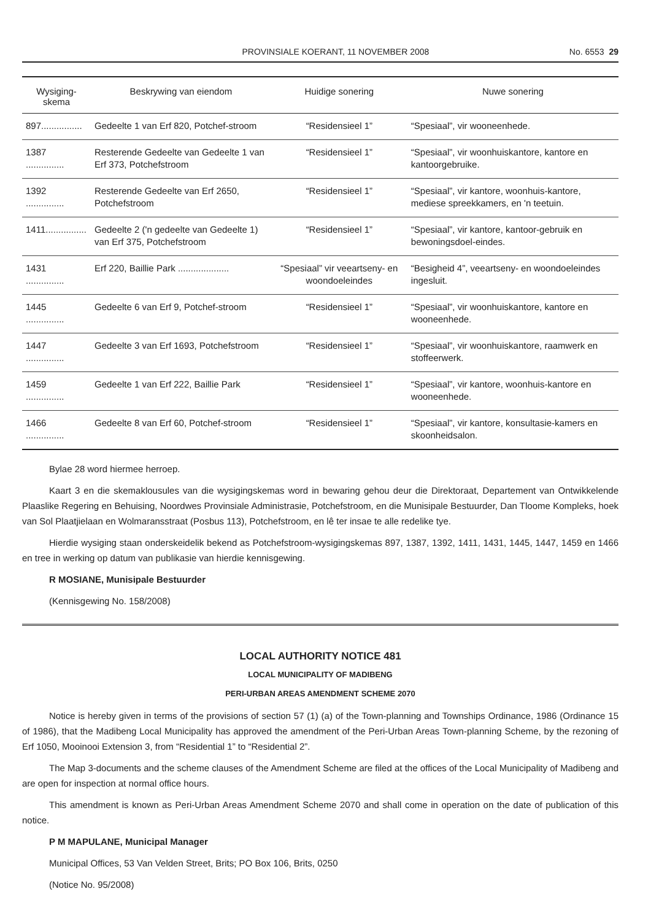PROVINSIALE KOERANT, 11 NOVEMBER 2008 No. 6553 29
| Wysiging- skema | Beskrywing van eiendom | Huidige sonering | Nuwe sonering |
| --- | --- | --- | --- |
| 897................ | Gedeelte 1 van Erf 820, Potchef-stroom | “Residensieel 1” | “Spesiaal”, vir wooneenhede. |
| 1387 ............... | Resterende Gedeelte van Gedeelte 1 van Erf 373, Potchefstroom | “Residensieel 1” | “Spesiaal”, vir woonhuiskantore, kantore en kantoorgebruike. |
| 1392 ............... | Resterende Gedeelte van Erf 2650, Potchefstroom | “Residensieel 1” | “Spesiaal”, vir kantore, woonhuis-kantore, mediese spreekkamers, en 'n teetuin. |
| 1411................ | Gedeelte 2 ('n gedeelte van Gedeelte 1) van Erf 375, Potchefstroom | “Residensieel 1” | “Spesiaal”, vir kantore, kantoor-gebruik en bewoningsdoel-eindes. |
| 1431 ............... | Erf 220, Baillie Park .................... | “Spesiaal” vir veeartseny- en woondoeleindes | “Besigheid 4”, veeartseny- en woondoeleindes ingesluit. |
| 1445 ............... | Gedeelte 6 van Erf 9, Potchef-stroom | “Residensieel 1” | “Spesiaal”, vir woonhuiskantore, kantore en wooneenhede. |
| 1447 ............... | Gedeelte 3 van Erf 1693, Potchefstroom | “Residensieel 1” | “Spesiaal”, vir woonhuiskantore, raamwerk en stoffeerwerk. |
| 1459 ............... | Gedeelte 1 van Erf 222, Baillie Park | “Residensieel 1” | “Spesiaal”, vir kantore, woonhuis-kantore en wooneenhede. |
| 1466 ............... | Gedeelte 8 van Erf 60, Potchef-stroom | “Residensieel 1” | “Spesiaal”, vir kantore, konsultasie-kamers en skoonheidsalon. |
Bylae 28 word hiermee herroep.
Kaart 3 en die skemaklousules van die wysigingskemas word in bewaring gehou deur die Direktoraat, Departement van Ontwikkelende Plaaslike Regering en Behuising, Noordwes Provinsiale Administrasie, Potchefstroom, en die Munisipale Bestuurder, Dan Tloome Kompleks, hoek van Sol Plaatjielaan en Wolmaransstraat (Posbus 113), Potchefstroom, en lê ter insae te alle redelike tye.
Hierdie wysiging staan onderskeidelik bekend as Potchefstroom-wysigingskemas 897, 1387, 1392, 1411, 1431, 1445, 1447, 1459 en 1466 en tree in werking op datum van publikasie van hierdie kennisgewing.
R MOSIANE, Munisipale Bestuurder
(Kennisgewing No. 158/2008)
LOCAL AUTHORITY NOTICE 481
LOCAL MUNICIPALITY OF MADIBENG
PERI-URBAN AREAS AMENDMENT SCHEME 2070
Notice is hereby given in terms of the provisions of section 57 (1) (a) of the Town-planning and Townships Ordinance, 1986 (Ordinance 15 of 1986), that the Madibeng Local Municipality has approved the amendment of the Peri-Urban Areas Town-planning Scheme, by the rezoning of Erf 1050, Mooinooi Extension 3, from “Residential 1” to “Residential 2”.
The Map 3-documents and the scheme clauses of the Amendment Scheme are filed at the offices of the Local Municipality of Madibeng and are open for inspection at normal office hours.
This amendment is known as Peri-Urban Areas Amendment Scheme 2070 and shall come in operation on the date of publication of this notice.
P M MAPULANE, Municipal Manager
Municipal Offices, 53 Van Velden Street, Brits; PO Box 106, Brits, 0250
(Notice No. 95/2008)